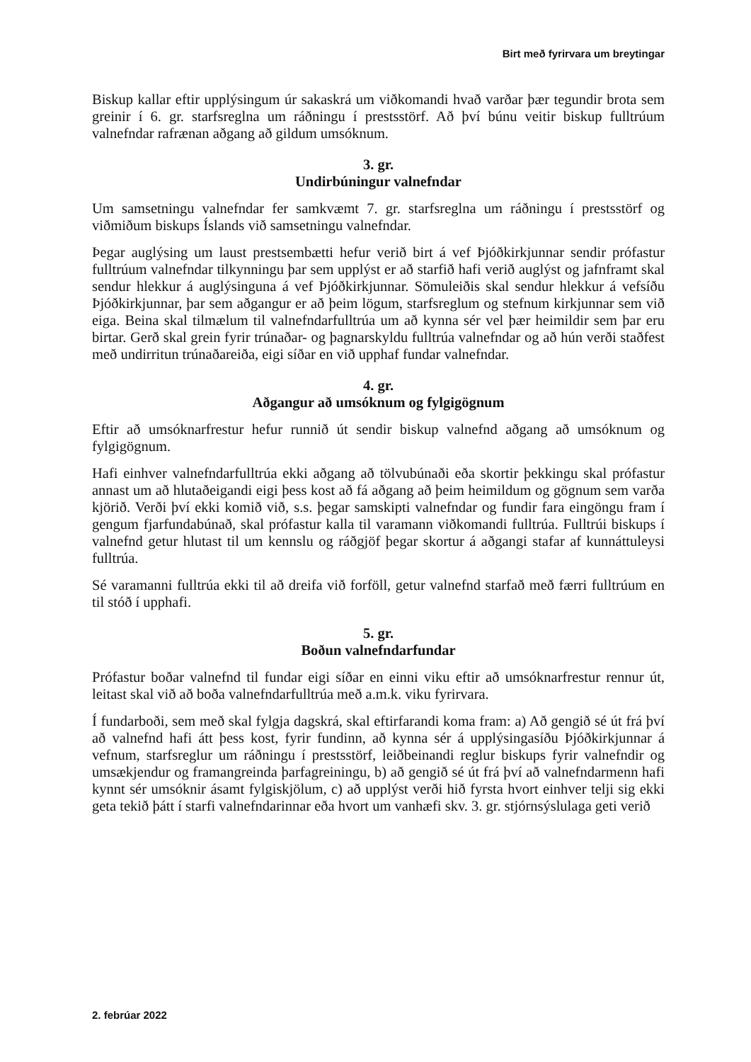Birt með fyrirvara um breytingar
Biskup kallar eftir upplýsingum úr sakaskrá um viðkomandi hvað varðar þær tegundir brota sem greinir í 6. gr. starfsreglna um ráðningu í prestsstörf. Að því búnu veitir biskup fulltrúum valnefndar rafrænan aðgang að gildum umsóknum.
3. gr.
Undirbúningur valnefndar
Um samsetningu valnefndar fer samkvæmt 7. gr. starfsreglna um ráðningu í prestsstörf og viðmiðum biskups Íslands við samsetningu valnefndar.
Þegar auglýsing um laust prestsembætti hefur verið birt á vef Þjóðkirkjunnar sendir prófastur fulltrúum valnefndar tilkynningu þar sem upplýst er að starfið hafi verið auglýst og jafnframt skal sendur hlekkur á auglýsinguna á vef Þjóðkirkjunnar. Sömuleiðis skal sendur hlekkur á vefsíðu Þjóðkirkjunnar, þar sem aðgangur er að þeim lögum, starfsreglum og stefnum kirkjunnar sem við eiga. Beina skal tilmælum til valnefndarfulltrúa um að kynna sér vel þær heimildir sem þar eru birtar. Gerð skal grein fyrir trúnaðar- og þagnarskyldu fulltrúa valnefndar og að hún verði staðfest með undirritun trúnaðareiða, eigi síðar en við upphaf fundar valnefndar.
4. gr.
Aðgangur að umsóknum og fylgigögnum
Eftir að umsóknarfrestur hefur runnið út sendir biskup valnefnd aðgang að umsóknum og fylgigögnum.
Hafi einhver valnefndarfulltrúa ekki aðgang að tölvubúnaði eða skortir þekkingu skal prófastur annast um að hlutaðeigandi eigi þess kost að fá aðgang að þeim heimildum og gögnum sem varða kjörið. Verði því ekki komið við, s.s. þegar samskipti valnefndar og fundir fara eingöngu fram í gengum fjarfundabúnað, skal prófastur kalla til varamann viðkomandi fulltrúa. Fulltrúi biskups í valnefnd getur hlutast til um kennslu og ráðgjöf þegar skortur á aðgangi stafar af kunnáttuleysi fulltrúa.
Sé varamanni fulltrúa ekki til að dreifa við forföll, getur valnefnd starfað með færri fulltrúum en til stóð í upphafi.
5. gr.
Boðun valnefndarfundar
Prófastur boðar valnefnd til fundar eigi síðar en einni viku eftir að umsóknarfrestur rennur út, leitast skal við að boða valnefndarfulltrúa með a.m.k. viku fyrirvara.
Í fundarboði, sem með skal fylgja dagskrá, skal eftirfarandi koma fram: a) Að gengið sé út frá því að valnefnd hafi átt þess kost, fyrir fundinn, að kynna sér á upplýsingasíðu Þjóðkirkjunnar á vefnum, starfsreglur um ráðningu í prestsstörf, leiðbeinandi reglur biskups fyrir valnefndir og umsækjendur og framangreinda þarfagreiningu, b) að gengið sé út frá því að valnefndarmenn hafi kynnt sér umsóknir ásamt fylgiskjölum, c) að upplýst verði hið fyrsta hvort einhver telji sig ekki geta tekið þátt í starfi valnefndarinnar eða hvort um vanhæfi skv. 3. gr. stjórnsýslulaga geti verið
2. febrúar 2022